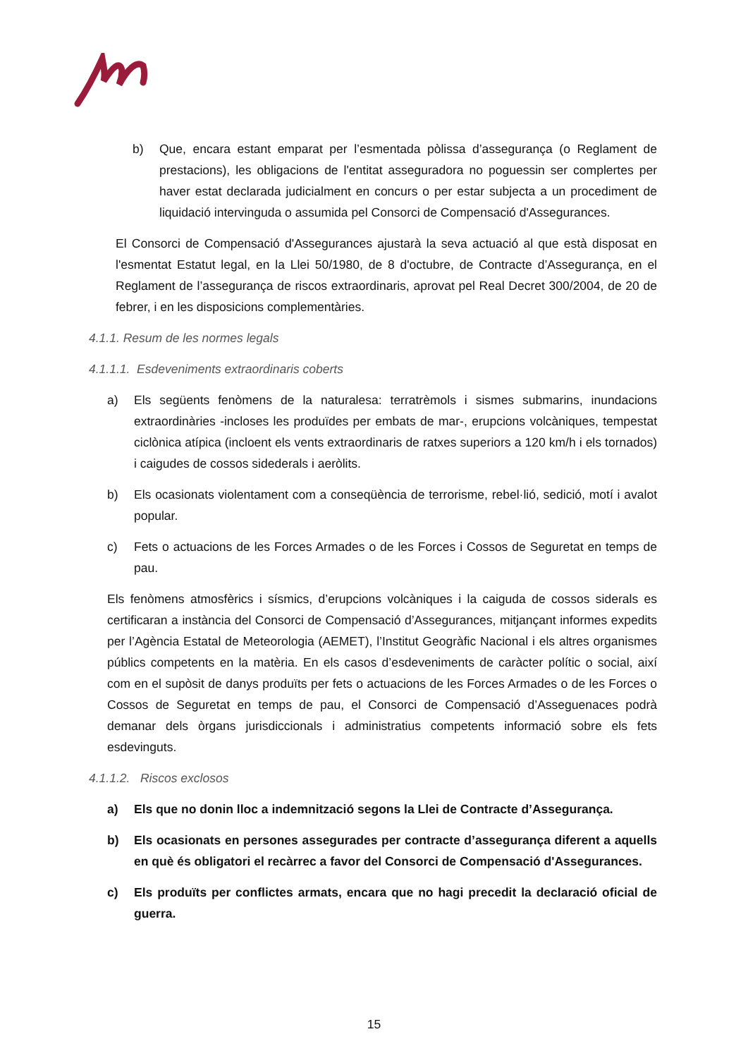b) Que, encara estant emparat per l’esmentada pòlissa d’assegurança (o Reglament de prestacions), les obligacions de l'entitat asseguradora no poguessin ser complertes per haver estat declarada judicialment en concurs o per estar subjecta a un procediment de liquidació intervinguda o assumida pel Consorci de Compensació d'Assegurances.
El Consorci de Compensació d'Assegurances ajustarà la seva actuació al que està disposat en l'esmentat Estatut legal, en la Llei 50/1980, de 8 d'octubre, de Contracte d’Assegurança, en el Reglament de l’assegurança de riscos extraordinaris, aprovat pel Real Decret 300/2004, de 20 de febrer, i en les disposicions complementàries.
4.1.1. Resum de les normes legals
4.1.1.1. Esdeveniments extraordinaris coberts
a) Els següents fenòmens de la naturalesa: terratrèmols i sismes submarins, inundacions extraordinàries -incloses les produïdes per embats de mar-, erupcions volcàniques, tempestat ciclònica atípica (incloent els vents extraordinaris de ratxes superiors a 120 km/h i els tornados) i caigudes de cossos sidederals i aeròlits.
b) Els ocasionats violentament com a conseqüència de terrorisme, rebel·lió, sedició, motí i avalot popular.
c) Fets o actuacions de les Forces Armades o de les Forces i Cossos de Seguretat en temps de pau.
Els fenòmens atmosfèrics i sísmics, d’erupcions volcàniques i la caiguda de cossos siderals es certificaran a instància del Consorci de Compensació d’Assegurances, mitjançant informes expedits per l’Agència Estatal de Meteorologia (AEMET), l’Institut Geogràfic Nacional i els altres organismes públics competents en la matèria. En els casos d’esdeveniments de caràcter polític o social, així com en el supòsit de danys produïts per fets o actuacions de les Forces Armades o de les Forces o Cossos de Seguretat en temps de pau, el Consorci de Compensació d’Asseguenaces podrà demanar dels òrgans jurisdiccionals i administratius competents informació sobre els fets esdevinguts.
4.1.1.2. Riscos exclosos
a) Els que no donin lloc a indemnització segons la Llei de Contracte d’Assegurança.
b) Els ocasionats en persones assegurades per contracte d’assegurança diferent a aquells en què és obligatori el recàrrec a favor del Consorci de Compensació d'Assegurances.
c) Els produïts per conflictes armats, encara que no hagi precedit la declaració oficial de guerra.
15